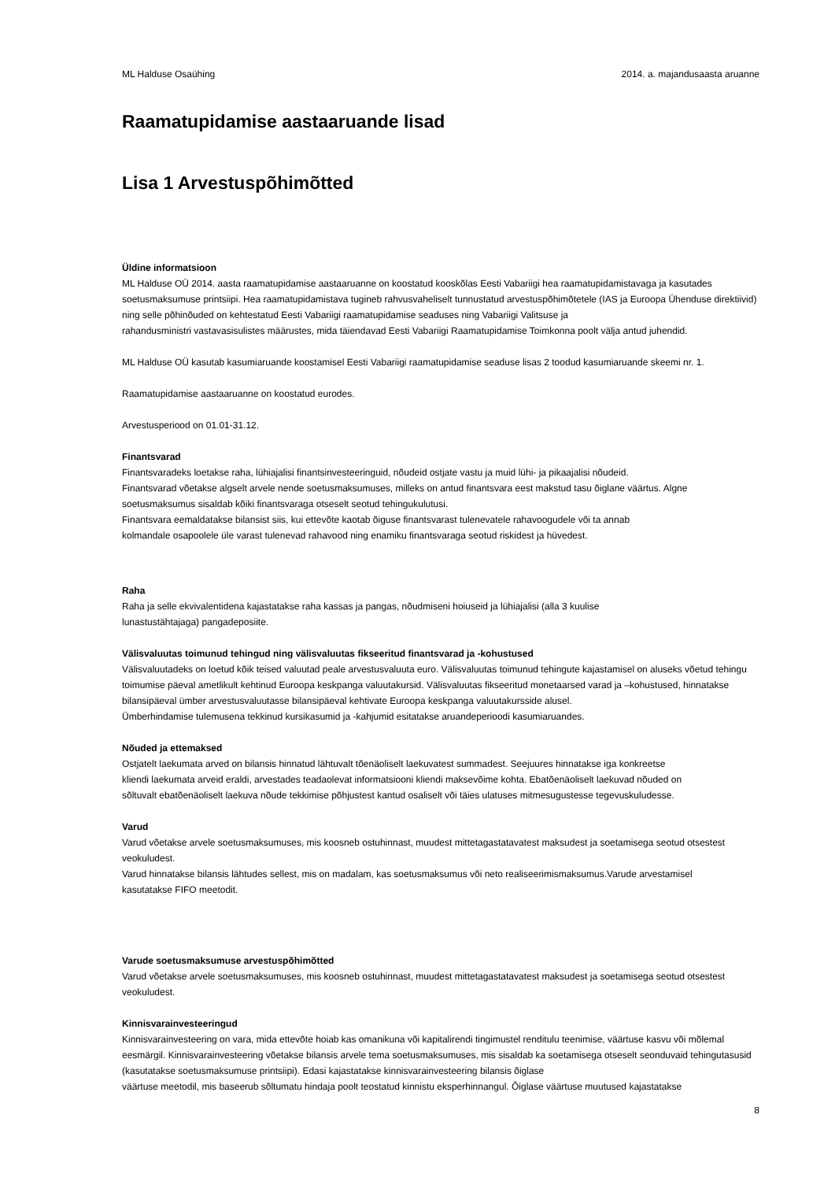ML Halduse Osaühing 2014. a. majandusaasta aruanne
Raamatupidamise aastaaruande lisad
Lisa 1 Arvestuspõhimõtted
Üldine informatsioon
ML Halduse OÜ 2014. aasta raamatupidamise aastaaruanne on koostatud kooskõlas Eesti Vabariigi hea raamatupidamistavaga ja kasutades soetusmaksumuse printsiipi. Hea raamatupidamistava tugineb rahvusvaheliselt tunnustatud arvestuspõhimõtetele (IAS ja Euroopa Ühenduse direktiivid) ning selle põhinõuded on kehtestatud Eesti Vabariigi raamatupidamise seaduses ning Vabariigi Valitsuse ja
rahandusministri vastavasisulistes määrustes, mida täiendavad Eesti Vabariigi Raamatupidamise Toimkonna poolt välja antud juhendid.
ML Halduse OÜ kasutab kasumiaruande koostamisel Eesti Vabariigi raamatupidamise seaduse lisas 2 toodud kasumiaruande skeemi nr. 1.
Raamatupidamise aastaaruanne on koostatud eurodes.
Arvestusperiood on 01.01-31.12.
Finantsvarad
Finantsvaradeks loetakse raha, lühiajalisi finantsinvesteeringuid, nõudeid ostjate vastu ja muid lühi- ja pikaajalisi nõudeid.
Finantsvarad võetakse algselt arvele nende soetusmaksumuses, milleks on antud finantsvara eest makstud tasu õiglane väärtus. Algne soetusmaksumus sisaldab kõiki finantsvaraga otseselt seotud tehingukulutusi.
Finantsvara eemaldatakse bilansist siis, kui ettevõte kaotab õiguse finantsvarast tulenevatele rahavoogudele või ta annab
kolmandale osapoolele üle varast tulenevad rahavood ning enamiku finantsvaraga seotud riskidest ja hüvedest.
Raha
Raha ja selle ekvivalentidena kajastatakse raha kassas ja pangas, nõudmiseni hoiuseid ja lühiajalisi (alla 3 kuulise
lunastustähtajaga) pangadeposiite.
Välisvaluutas toimunud tehingud ning välisvaluutas fikseeritud finantsvarad ja -kohustused
Välisvaluutadeks on loetud kõik teised valuutad peale arvestusvaluuta euro. Välisvaluutas toimunud tehingute kajastamisel on aluseks võetud tehingu toimumise päeval ametlikult kehtinud Euroopa keskpanga valuutakursid. Välisvaluutas fikseeritud monetaarsed varad ja –kohustused, hinnatakse bilansipäeval ümber arvestusvaluutasse bilansipäeval kehtivate Euroopa keskpanga valuutakursside alusel.
Ümberhindamise tulemusena tekkinud kursikasumid ja -kahjumid esitatakse aruandeperioodi kasumiaruandes.
Nõuded ja ettemaksed
Ostjatelt laekumata arved on bilansis hinnatud lähtuvalt tõenäoliselt laekuvatest summadest. Seejuures hinnatakse iga konkreetse
kliendi laekumata arveid eraldi, arvestades teadaolevat informatsiooni kliendi maksevõime kohta. Ebatõenäoliselt laekuvad nõuded on
sõltuvalt ebatõenäoliselt laekuva nõude tekkimise põhjustest kantud osaliselt või täies ulatuses mitmesugustesse tegevuskuludesse.
Varud
Varud võetakse arvele soetusmaksumuses, mis koosneb ostuhinnast, muudest mittetagastatavatest maksudest ja soetamisega seotud otsestest veokuludest.
Varud hinnatakse bilansis lähtudes sellest, mis on madalam, kas soetusmaksumus või neto realiseerimismaksumus.Varude arvestamisel
kasutatakse FIFO meetodit.
Varude soetusmaksumuse arvestuspõhimõtted
Varud võetakse arvele soetusmaksumuses, mis koosneb ostuhinnast, muudest mittetagastatavatest maksudest ja soetamisega seotud otsestest veokuludest.
Kinnisvarainvesteeringud
Kinnisvarainvesteering on vara, mida ettevõte hoiab kas omanikuna või kapitalirendi tingimustel renditulu teenimise, väärtuse kasvu või mõlemal eesmärgil. Kinnisvarainvesteering võetakse bilansis arvele tema soetusmaksumuses, mis sisaldab ka soetamisega otseselt seonduvaid tehingutasusid (kasutatakse soetusmaksumuse printsiipi). Edasi kajastatakse kinnisvarainvesteering bilansis õiglase
väärtuse meetodil, mis baseerub sõltumatu hindaja poolt teostatud kinnistu eksperhinnangul. Õiglase väärtuse muutused kajastatakse
8